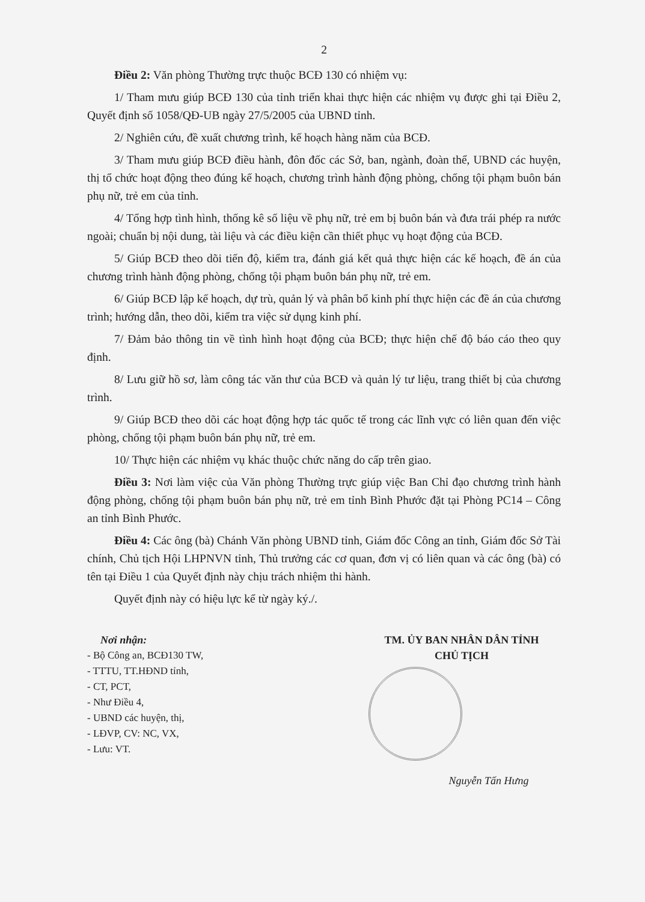2
Điều 2: Văn phòng Thường trực thuộc BCĐ 130 có nhiệm vụ:
1/ Tham mưu giúp BCĐ 130 của tỉnh triển khai thực hiện các nhiệm vụ được ghi tại Điều 2, Quyết định số 1058/QĐ-UB ngày 27/5/2005 của UBND tỉnh.
2/ Nghiên cứu, đề xuất chương trình, kế hoạch hàng năm của BCĐ.
3/ Tham mưu giúp BCĐ điều hành, đôn đốc các Sở, ban, ngành, đoàn thể, UBND các huyện, thị tổ chức hoạt động theo đúng kế hoạch, chương trình hành động phòng, chống tội phạm buôn bán phụ nữ, trẻ em của tỉnh.
4/ Tổng hợp tình hình, thống kê số liệu về phụ nữ, trẻ em bị buôn bán và đưa trái phép ra nước ngoài; chuẩn bị nội dung, tài liệu và các điều kiện cần thiết phục vụ hoạt động của BCĐ.
5/ Giúp BCĐ theo dõi tiến độ, kiểm tra, đánh giá kết quả thực hiện các kế hoạch, đề án của chương trình hành động phòng, chống tội phạm buôn bán phụ nữ, trẻ em.
6/ Giúp BCĐ lập kế hoạch, dự trù, quản lý và phân bổ kinh phí thực hiện các đề án của chương trình; hướng dẫn, theo dõi, kiểm tra việc sử dụng kinh phí.
7/ Đảm bảo thông tin về tình hình hoạt động của BCĐ; thực hiện chế độ báo cáo theo quy định.
8/ Lưu giữ hồ sơ, làm công tác văn thư của BCĐ và quản lý tư liệu, trang thiết bị của chương trình.
9/ Giúp BCĐ theo dõi các hoạt động hợp tác quốc tế trong các lĩnh vực có liên quan đến việc phòng, chống tội phạm buôn bán phụ nữ, trẻ em.
10/ Thực hiện các nhiệm vụ khác thuộc chức năng do cấp trên giao.
Điều 3: Nơi làm việc của Văn phòng Thường trực giúp việc Ban Chỉ đạo chương trình hành động phòng, chống tội phạm buôn bán phụ nữ, trẻ em tỉnh Bình Phước đặt tại Phòng PC14 – Công an tỉnh Bình Phước.
Điều 4: Các ông (bà) Chánh Văn phòng UBND tỉnh, Giám đốc Công an tỉnh, Giám đốc Sở Tài chính, Chủ tịch Hội LHPNVN tỉnh, Thủ trưởng các cơ quan, đơn vị có liên quan và các ông (bà) có tên tại Điều 1 của Quyết định này chịu trách nhiệm thi hành.
Quyết định này có hiệu lực kể từ ngày ký./.
Nơi nhận:
- Bộ Công an, BCĐ130 TW,
- TTTU, TT.HĐND tỉnh,
- CT, PCT,
- Như Điều 4,
- UBND các huyện, thị,
- LĐVP, CV: NC, VX,
- Lưu: VT.
TM. ỦY BAN NHÂN DÂN TỈNH
CHỦ TỊCH
Nguyễn Tấn Hưng